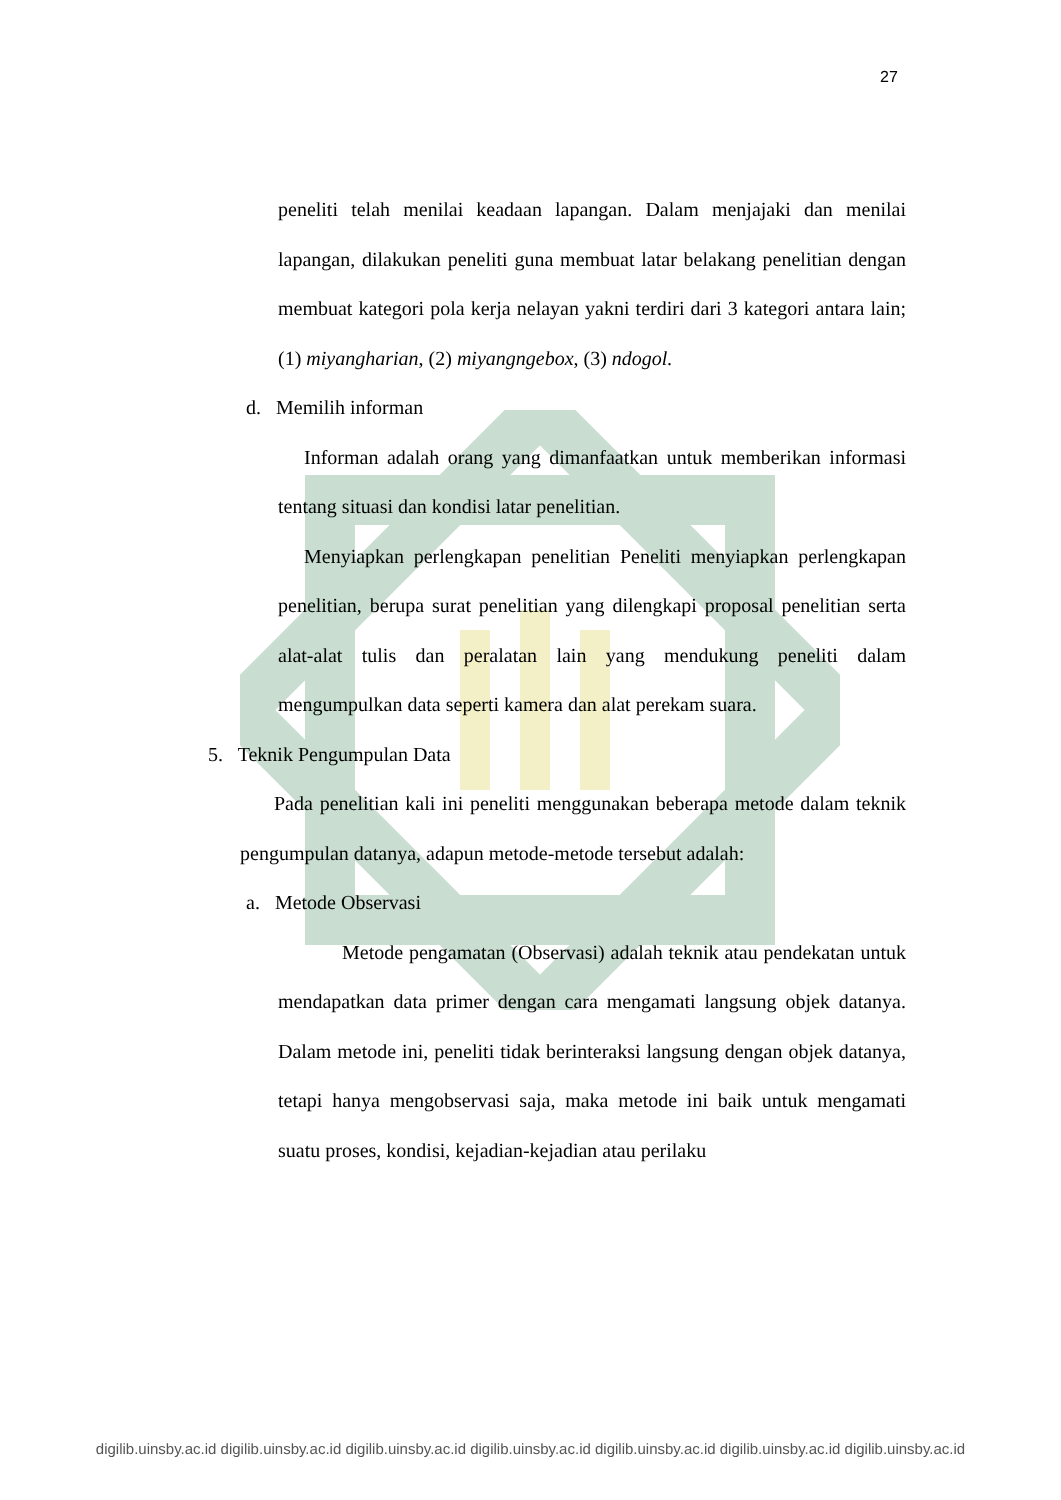27
peneliti telah menilai keadaan lapangan. Dalam menjajaki dan menilai lapangan, dilakukan peneliti guna membuat latar belakang penelitian dengan membuat kategori pola kerja nelayan yakni terdiri dari 3 kategori antara lain; (1) miyangharian, (2) miyangngebox, (3) ndogol.
d. Memilih informan
Informan adalah orang yang dimanfaatkan untuk memberikan informasi tentang situasi dan kondisi latar penelitian.
Menyiapkan perlengkapan penelitian Peneliti menyiapkan perlengkapan penelitian, berupa surat penelitian yang dilengkapi proposal penelitian serta alat-alat tulis dan peralatan lain yang mendukung peneliti dalam mengumpulkan data seperti kamera dan alat perekam suara.
5. Teknik Pengumpulan Data
Pada penelitian kali ini peneliti menggunakan beberapa metode dalam teknik pengumpulan datanya, adapun metode-metode tersebut adalah:
a. Metode Observasi
Metode pengamatan (Observasi) adalah teknik atau pendekatan untuk mendapatkan data primer dengan cara mengamati langsung objek datanya. Dalam metode ini, peneliti tidak berinteraksi langsung dengan objek datanya, tetapi hanya mengobservasi saja, maka metode ini baik untuk mengamati suatu proses, kondisi, kejadian-kejadian atau perilaku
digilib.uinsby.ac.id digilib.uinsby.ac.id digilib.uinsby.ac.id digilib.uinsby.ac.id digilib.uinsby.ac.id digilib.uinsby.ac.id digilib.uinsby.ac.id